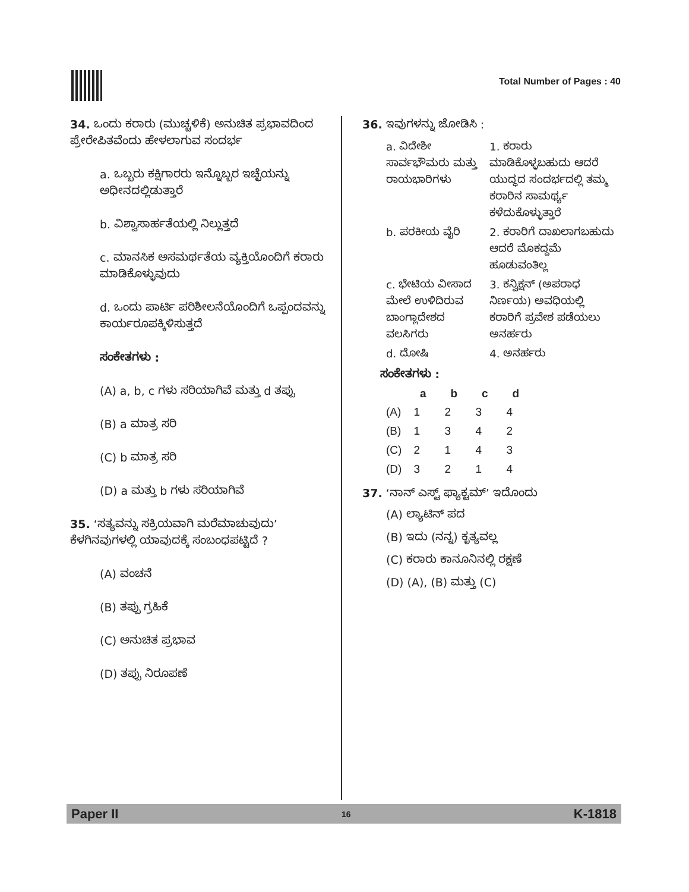Total Number of Pages : 40
34. ಒಂದು ಕರಾರು (ಮುಚ್ಚಳಿಕೆ) ಅನುಚಿತ ಪ್ರಭಾವದಿಂದ ಪ್ರೇರೇಪಿತವೆಂದು ಹೇಳಲಾಗುವ ಸಂದರ್ಭ
a. ಒಬ್ಬರು ಕಕ್ಷಿಗಾರರು ಇನ್ನೊಬ್ಬರ ಇಚ್ಛೆಯನ್ನು ಅಧೀನದಲ್ಲಿಡುತ್ತಾರೆ
b. ವಿಶ್ವಾಸಾರ್ಹತೆಯಲ್ಲಿ ನಿಲ್ಲುತ್ತದೆ
c. ಮಾನಸಿಕ ಅಸಮರ್ಥತೆಯ ವ್ಯಕ್ತಿಯೊಂದಿಗೆ ಕರಾರು ಮಾಡಿಕೊಳ್ಳುವುದು
d. ಒಂದು ಪಾರ್ಟಿ ಪರಿಶೀಲನೆಯೊಂದಿಗೆ ಒಪ್ಪಂದವನ್ನು ಕಾರ್ಯರೂಪಕ್ಕಿಳಿಸುತ್ತದೆ
ಸಂಕೇತಗಳು :
(A) a, b, c ಗಳು ಸರಿಯಾಗಿವೆ ಮತ್ತು d ತಪ್ಪು
(B) a ಮಾತ್ರ ಸರಿ
(C) b ಮಾತ್ರ ಸರಿ
(D) a ಮತ್ತು b ಗಳು ಸರಿಯಾಗಿವೆ
35. ‘ಸತ್ಯವನ್ನು ಸಕ್ರಿಯವಾಗಿ ಮರೆಮಾಚುವುದು’ ಕೆಳಗಿನವುಗಳಲ್ಲಿ ಯಾವುದಕ್ಕೆ ಸಂಬಂಧಪಟ್ಟಿದೆ ?
(A) ವಂಚನೆ
(B) ತಪ್ಪು ಗ್ರಹಿಕೆ
(C) ಅನುಚಿತ ಪ್ರಭಾವ
(D) ತಪ್ಪು ನಿರೂಪಣೆ
36. ಇವುಗಳನ್ನು ಜೋಡಿಸಿ :
| a. ವಿದೇಶೀ ಸಾರ್ವಭೌಮರು ಮತ್ತು ರಾಯಭಾರಿಗಳು | 1. ಕರಾರು ಮಾಡಿಕೊಳ್ಳಬಹುದು ಆದರೆ ಯುದ್ಧದ ಸಂದರ್ಭದಲ್ಲಿ ತಮ್ಮ ಕರಾರಿನ ಸಾಮರ್ಥ್ಯ ಕಳೆದುಕೊಳ್ಳುತ್ತಾರೆ |
| b. ಪರಕೀಯ ವೈರಿ | 2. ಕರಾರಿಗೆ ದಾಖಲಾಗಬಹುದು ಆದರೆ ಮೊಕದ್ದಮೆ ಹೂಡುವಂತಿಲ್ಲ |
| c. ಭೇಟಿಯ ವೀಸಾದ ಮೇಲೆ ಉಳಿದಿರುವ ಬಾಂಗ್ಲಾದೇಶದ ವಲಸಿಗರು | 3. ಕನ್ವಿಕ್ಷನ್ (ಅಪರಾಧ ನಿರ್ಣಯ) ಅವಧಿಯಲ್ಲಿ ಕರಾರಿಗೆ ಪ್ರವೇಶ ಪಡೆಯಲು ಅನರ್ಹರು |
| d. ದೋಷಿ | 4. ಅನರ್ಹರು |
ಸಂಕೇತಗಳು :
| | a | b | c | d |
| --- | --- | --- | --- | --- |
| (A) | 1 | 2 | 3 | 4 |
| (B) | 1 | 3 | 4 | 2 |
| (C) | 2 | 1 | 4 | 3 |
| (D) | 3 | 2 | 1 | 4 |
37. ‘ನಾನ್ ಎಸ್ಟ್ ಫ್ಯಾಕ್ಟಮ್’ ಇದೊಂದು
(A) ಲ್ಯಾಟಿನ್ ಪದ
(B) ಇದು (ನನ್ನ) ಕೃತ್ಯವಲ್ಲ
(C) ಕರಾರು ಕಾನೂನಿನಲ್ಲಿ ರಕ್ಷಣೆ
(D) (A), (B) ಮತ್ತು (C)
Paper II 16 K-1818